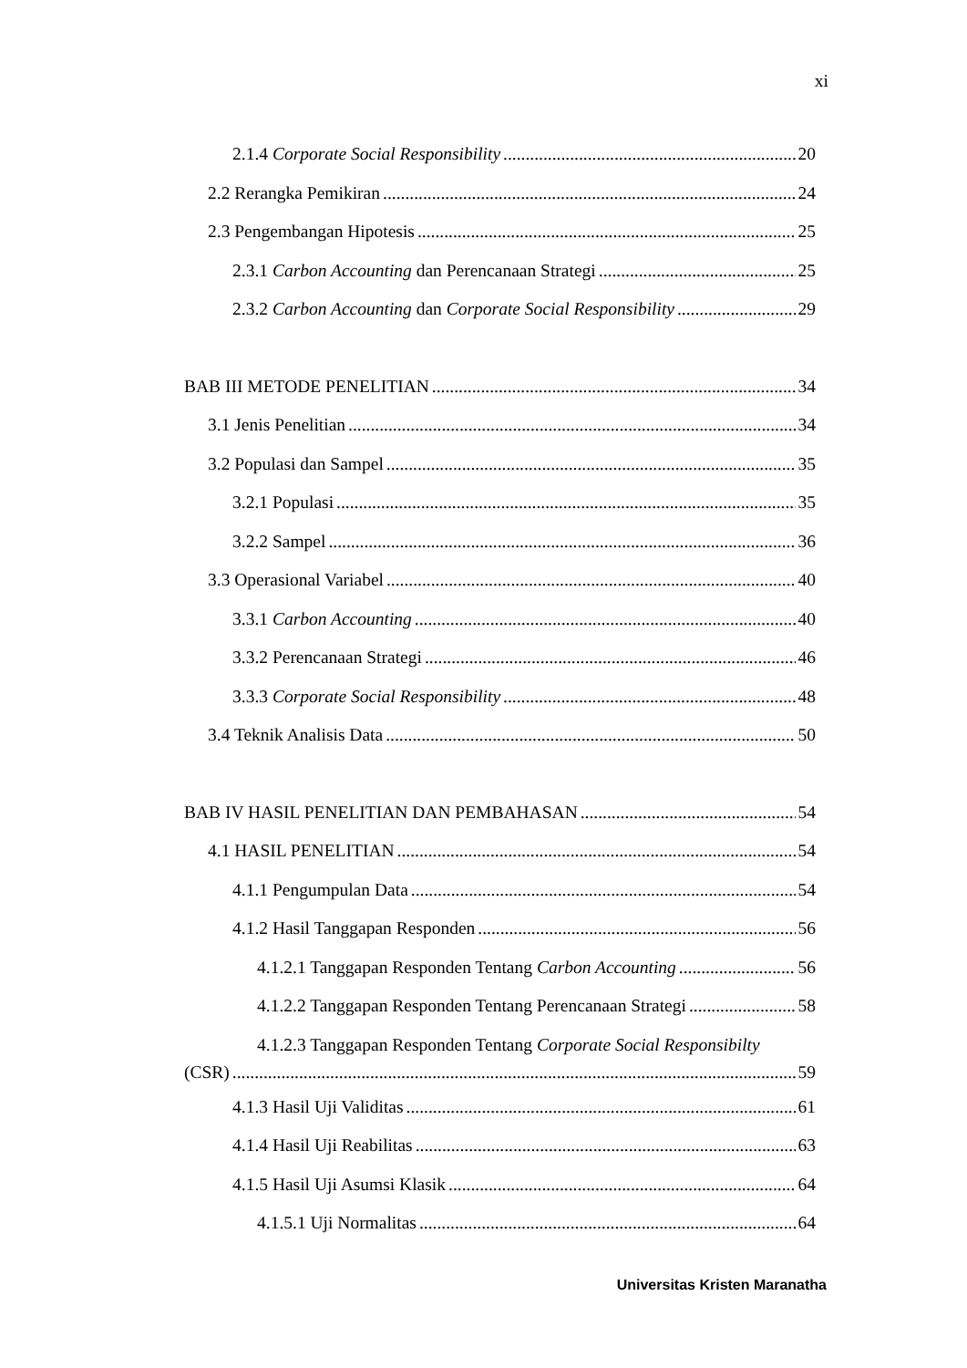xi
2.1.4 Corporate Social Responsibility 20
2.2 Rerangka Pemikiran 24
2.3 Pengembangan Hipotesis 25
2.3.1 Carbon Accounting dan Perencanaan Strategi 25
2.3.2 Carbon Accounting dan Corporate Social Responsibility 29
BAB III METODE PENELITIAN 34
3.1 Jenis Penelitian 34
3.2 Populasi dan Sampel 35
3.2.1 Populasi 35
3.2.2 Sampel 36
3.3 Operasional Variabel 40
3.3.1 Carbon Accounting 40
3.3.2 Perencanaan Strategi 46
3.3.3 Corporate Social Responsibility 48
3.4 Teknik Analisis Data 50
BAB IV HASIL PENELITIAN DAN PEMBAHASAN 54
4.1 HASIL PENELITIAN 54
4.1.1 Pengumpulan Data 54
4.1.2 Hasil Tanggapan Responden 56
4.1.2.1 Tanggapan Responden Tentang Carbon Accounting 56
4.1.2.2 Tanggapan Responden Tentang Perencanaan Strategi 58
4.1.2.3 Tanggapan Responden Tentang Corporate Social Responsibilty
(CSR) 59
4.1.3 Hasil Uji Validitas 61
4.1.4 Hasil Uji Reabilitas 63
4.1.5 Hasil Uji Asumsi Klasik 64
4.1.5.1 Uji Normalitas 64
Universitas Kristen Maranatha